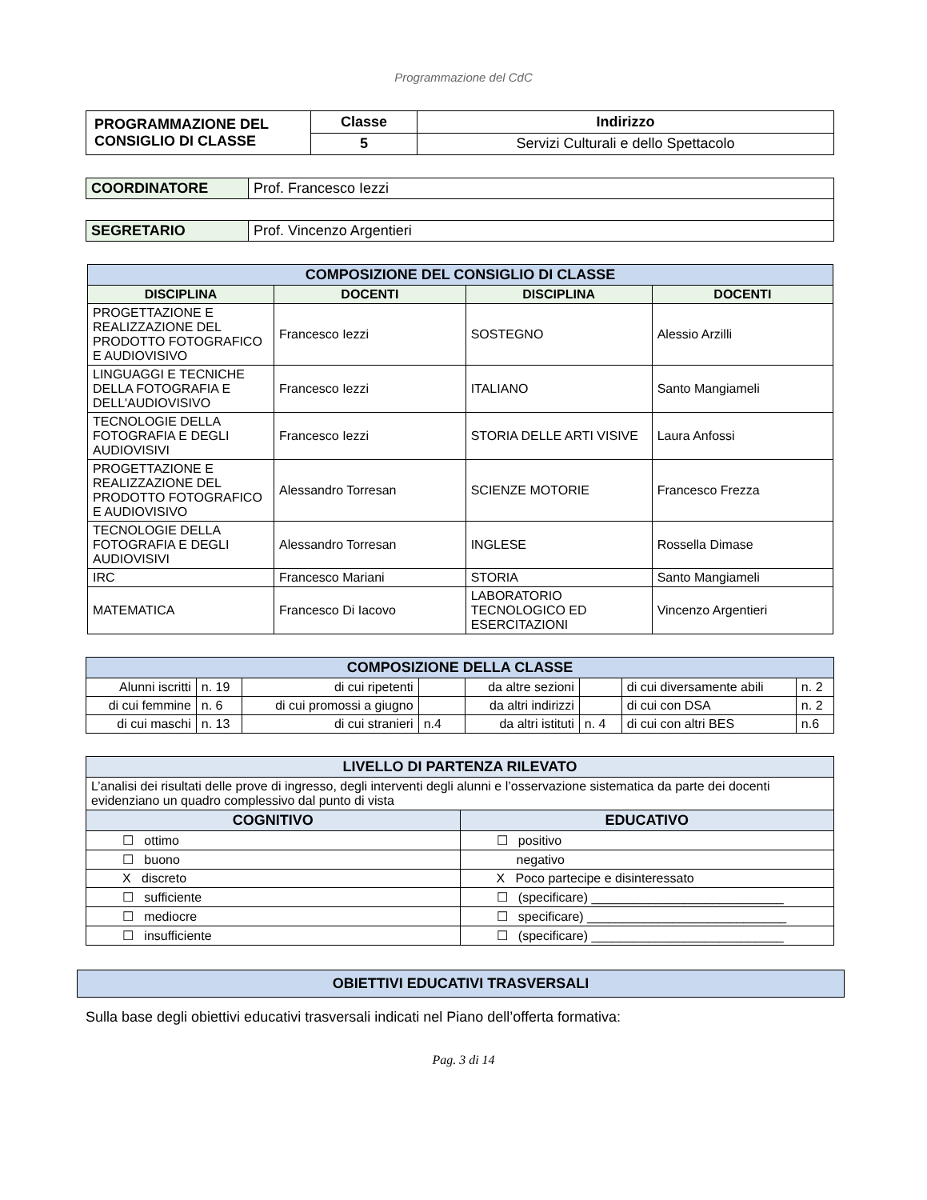Programmazione del CdC
| PROGRAMMAZIONE DEL CONSIGLIO DI CLASSE | Classe | Indirizzo |
| | 5 | Servizi Culturali e dello Spettacolo |
| COORDINATORE | Prof. Francesco Iezzi |
| SEGRETARIO | Prof. Vincenzo Argentieri |
| COMPOSIZIONE DEL CONSIGLIO DI CLASSE | | | |
| DISCIPLINA | DOCENTI | DISCIPLINA | DOCENTI |
| PROGETTAZIONE E REALIZZAZIONE DEL PRODOTTO FOTOGRAFICO E AUDIOVISIVO | Francesco Iezzi | SOSTEGNO | Alessio Arzilli |
| LINGUAGGI E TECNICHE DELLA FOTOGRAFIA E DELL'AUDIOVISIVO | Francesco Iezzi | ITALIANO | Santo Mangiameli |
| TECNOLOGIE DELLA FOTOGRAFIA E DEGLI AUDIOVISIVI | Francesco Iezzi | STORIA DELLE ARTI VISIVE | Laura Anfossi |
| PROGETTAZIONE E REALIZZAZIONE DEL PRODOTTO FOTOGRAFICO E AUDIOVISIVO | Alessandro Torresan | SCIENZE MOTORIE | Francesco Frezza |
| TECNOLOGIE DELLA FOTOGRAFIA E DEGLI AUDIOVISIVI | Alessandro Torresan | INGLESE | Rossella Dimase |
| IRC | Francesco Mariani | STORIA | Santo Mangiameli |
| MATEMATICA | Francesco Di Iacovo | LABORATORIO TECNOLOGICO ED ESERCITAZIONI | Vincenzo Argentieri |
| COMPOSIZIONE DELLA CLASSE | | | | | | | |
| Alunni iscritti | n. 19 | di cui ripetenti | | da altre sezioni | | di cui diversamente abili | n. 2 |
| di cui femmine | n. 6 | di cui promossi a giugno | | da altri indirizzi | | di cui con DSA | n. 2 |
| di cui maschi | n. 13 | di cui stranieri | n.4 | da altri istituti | n. 4 | di cui con altri BES | n.6 |
| LIVELLO DI PARTENZA RILEVATO | |
| L’analisi dei risultati delle prove di ingresso, degli interventi degli alunni e l’osservazione sistematica da parte dei docenti evidenziano un quadro complessivo dal punto di vista | |
| COGNITIVO | EDUCATIVO |
| ☐ ottimo | ☐ positivo |
| ☐ buono | negativo |
| X discreto | X Poco partecipe e disinteressato |
| ☐ sufficiente | ☐ (specificare) ___________________________ |
| ☐ mediocre | ☐ specificare) ____________________________ |
| ☐ insufficiente | ☐ (specificare) ___________________________ |
| OBIETTIVI EDUCATIVI TRASVERSALI |
Sulla base degli obiettivi educativi trasversali indicati nel Piano dell’offerta formativa:
Pag. 3 di 14